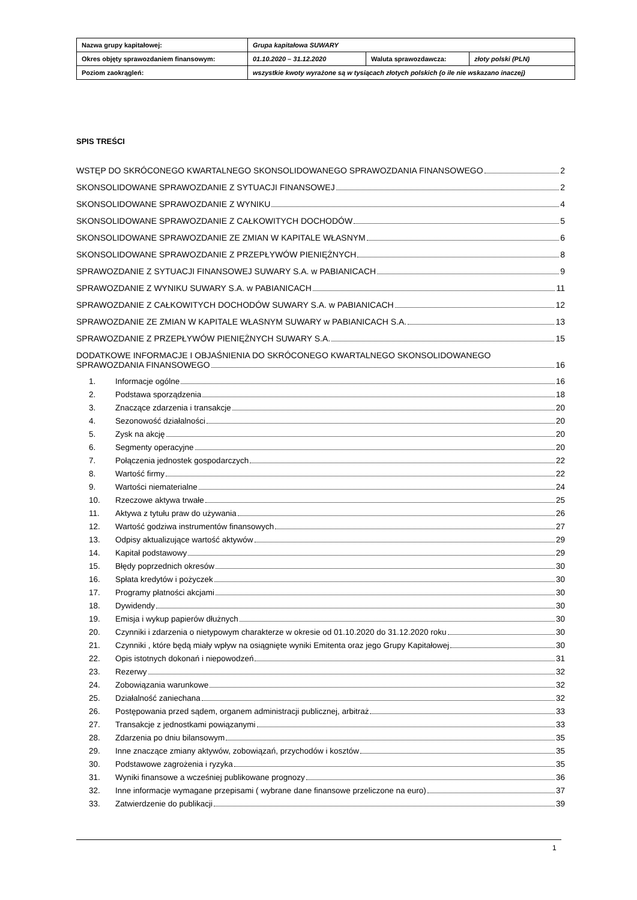| Nazwa grupy kapitałowej: | Grupa kapitałowa SUWARY | | |
| Okres objęty sprawozdaniem finansowym: | 01.10.2020 – 31.12.2020 | Waluta sprawozdawcza: | złoty polski (PLN) |
| Poziom zaokrągleń: | wszystkie kwoty wyrażone są w tysiącach złotych polskich (o ile nie wskazano inaczej) | | |
SPIS TREŚCI
WSTĘP DO SKRÓCONEGO KWARTALNEGO SKONSOLIDOWANEGO SPRAWOZDANIA FINANSOWEGO 2
SKONSOLIDOWANE SPRAWOZDANIE Z SYTUACJI FINANSOWEJ 2
SKONSOLIDOWANE SPRAWOZDANIE Z WYNIKU 4
SKONSOLIDOWANE SPRAWOZDANIE Z CAŁKOWITYCH DOCHODÓW 5
SKONSOLIDOWANE SPRAWOZDANIE ZE ZMIAN W KAPITALE WŁASNYM 6
SKONSOLIDOWANE SPRAWOZDANIE Z PRZEPŁYWÓW PIENIĘŻNYCH 8
SPRAWOZDANIE Z SYTUACJI FINANSOWEJ SUWARY S.A. w PABIANICACH 9
SPRAWOZDANIE Z WYNIKU SUWARY S.A. w PABIANICACH 11
SPRAWOZDANIE Z CAŁKOWITYCH DOCHODÓW SUWARY S.A. w PABIANICACH 12
SPRAWOZDANIE ZE ZMIAN W KAPITALE WŁASNYM SUWARY w PABIANICACH S.A. 13
SPRAWOZDANIE Z PRZEPŁYWÓW PIENIĘŻNYCH SUWARY S.A. 15
DODATKOWE INFORMACJE I OBJAŚNIENIA DO SKRÓCONEGO KWARTALNEGO SKONSOLIDOWANEGO
SPRAWOZDANIA FINANSOWEGO 16
1. Informacje ogólne 16
2. Podstawa sporządzenia 18
3. Znaczące zdarzenia i transakcje 20
4. Sezonowość działalności 20
5. Zysk na akcję 20
6. Segmenty operacyjne 20
7. Połączenia jednostek gospodarczych 22
8. Wartość firmy 22
9. Wartości niematerialne 24
10. Rzeczowe aktywa trwałe 25
11. Aktywa z tytułu praw do używania 26
12. Wartość godziwa instrumentów finansowych 27
13. Odpisy aktualizujące wartość aktywów 29
14. Kapitał podstawowy 29
15. Błędy poprzednich okresów 30
16. Spłata kredytów i pożyczek 30
17. Programy płatności akcjami 30
18. Dywidendy 30
19. Emisja i wykup papierów dłużnych 30
20. Czynniki i zdarzenia o nietypowym charakterze w okresie od 01.10.2020 do 31.12.2020 roku 30
21. Czynniki , które będą miały wpływ na osiągnięte wyniki Emitenta oraz jego Grupy Kapitałowej 30
22. Opis istotnych dokonań i niepowodzeń 31
23. Rezerwy 32
24. Zobowiązania warunkowe 32
25. Działalność zaniechana 32
26. Postępowania przed sądem, organem administracji publicznej, arbitraż 33
27. Transakcje z jednostkami powiązanymi 33
28. Zdarzenia po dniu bilansowym 35
29. Inne znaczące zmiany aktywów, zobowiązań, przychodów i kosztów 35
30. Podstawowe zagrożenia i ryzyka 35
31. Wyniki finansowe a wcześniej publikowane prognozy 36
32. Inne informacje wymagane przepisami ( wybrane dane finansowe przeliczone na euro) 37
33. Zatwierdzenie do publikacji 39
1